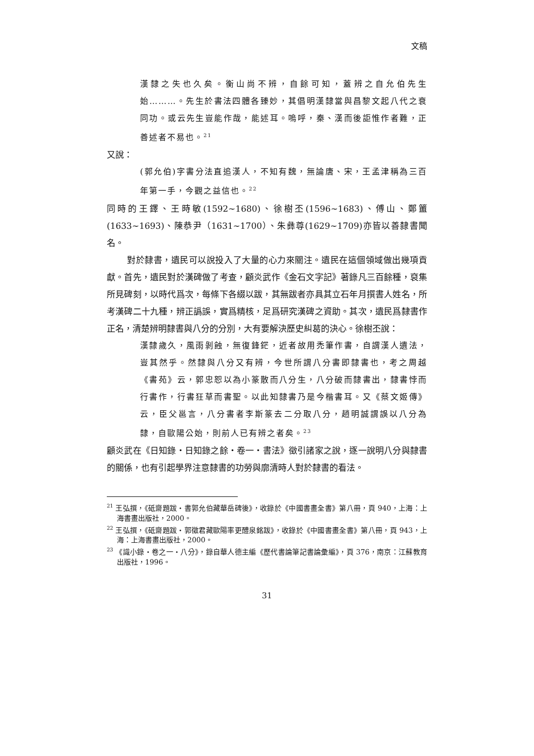文稿
漢隸之失也久矣。衡山尚不辨，自餘可知，蓋辨之自允伯先生始………。先生於書法四體各臻妙，其倡明漢隸當與昌黎文起八代之衰同功。或云先生豈能作哉，能述耳。嗚呼，秦、漢而後詎惟作者難，正善述者不易也。<sup>21</sup>
又說：
(郭允伯)字書分法直追漢人，不知有魏，無論唐、宋，王孟津稱為三百年第一手，今觀之益信也。<sup>22</sup>
同時的王鐸、王時敏(1592~1680)、徐樹丕(1596~1683)、傅山、鄭簠(1633~1693)、陳恭尹（1631~1700）、朱彝尊(1629~1709)亦皆以善隸書聞名。
對於隸書，遺民可以說投入了大量的心力來關注。遺民在這個領域做出幾項貢獻。首先，遺民對於漢碑做了考查，顧炎武作《金石文字記》著錄凡三百餘種，裒集所見碑刻，以時代爲次，每條下各綴以跋，其無跋者亦具其立石年月撰書人姓名，所考漢碑二十九種，辨正譌誤，實爲精核，足爲研究漢碑之資助。其次，遺民爲隸書作正名，清楚辨明隸書與八分的分別，大有要解決歷史糾葛的決心。徐樹丕說：
漢隸歲久，風雨剝蝕，無復鋒鋩，近者故用禿筆作書，自謂漢人遺法，豈其然乎。然隸與八分又有辨，今世所謂八分書即隸書也，考之周越《書苑》云，郭忠恕以為小篆散而八分生，八分破而隸書出，隸書悖而行書作，行書狂草而書聖。以此知隸書乃是今楷書耳。又《蔡文姬傳》云，臣父邕言，八分書者李斯篆去二分取八分，趙明誠謂誤以八分為隸，自歐陽公始，則前人已有辨之者矣。<sup>23</sup>
顧炎武在《日知錄‧日知錄之餘‧卷一‧書法》徵引諸家之說，逐一說明八分與隸書的關係，也有引起學界注意隸書的功勞與廓清時人對於隸書的看法。
<sup>21</sup> 王弘撰，《砥齋題跋‧書郭允伯藏華岳碑後》，收錄於《中國書畫全書》第八冊，頁 940，上海：上海書畫出版社，2000。
<sup>22</sup> 王弘撰，《砥齋題跋‧郭徵君藏歐陽率更醴泉銘跋》，收錄於《中國書畫全書》第八冊，頁 943，上海：上海書畫出版社，2000。
<sup>23</sup> 《識小錄‧卷之一‧八分》，錄自華人德主編《歷代書論筆記書論彙編》，頁 376，南京：江蘇教育出版社，1996。
31